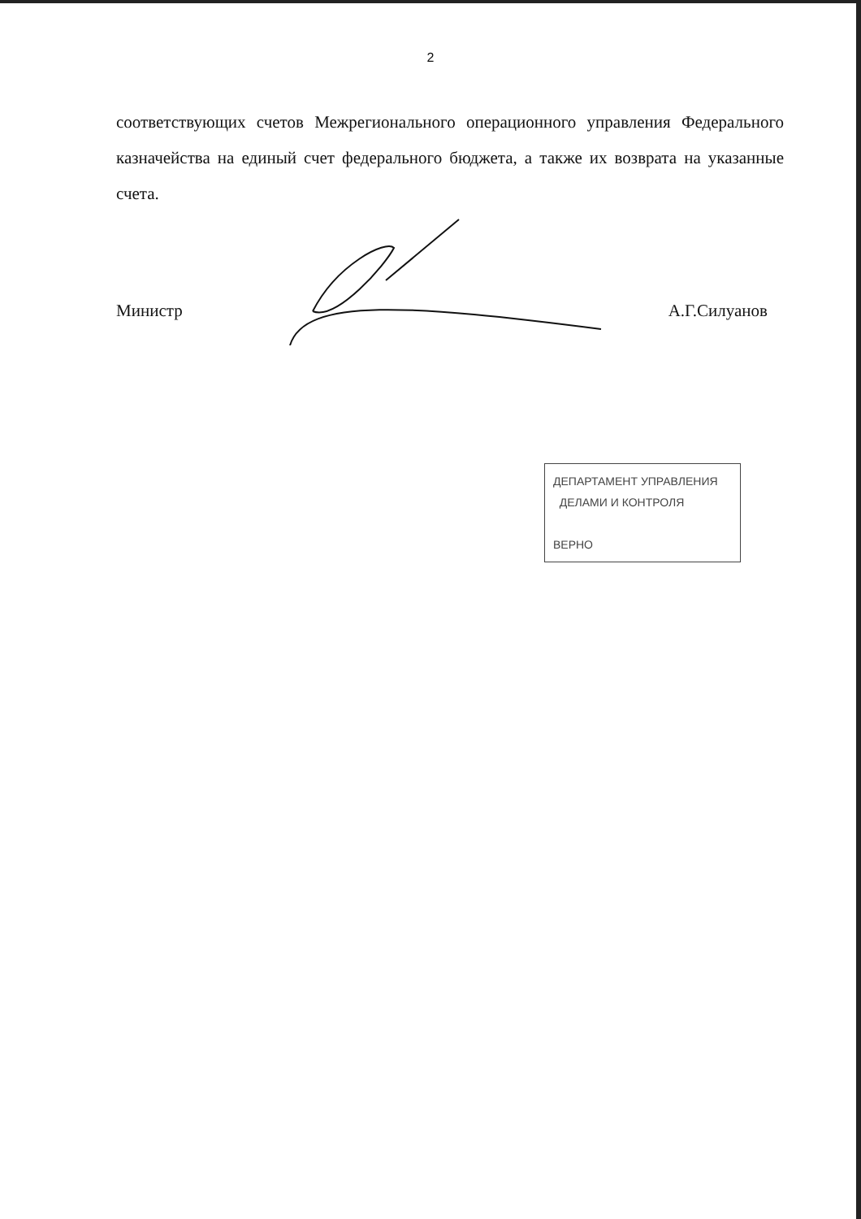2
соответствующих счетов Межрегионального операционного управления Федерального казначейства на единый счет федерального бюджета, а также их возврата на указанные счета.
Министр А.Г.Силуанов
ДЕПАРТАМЕНТ УПРАВЛЕНИЯ
ДЕЛАМИ И КОНТРОЛЯ
ВЕРНО